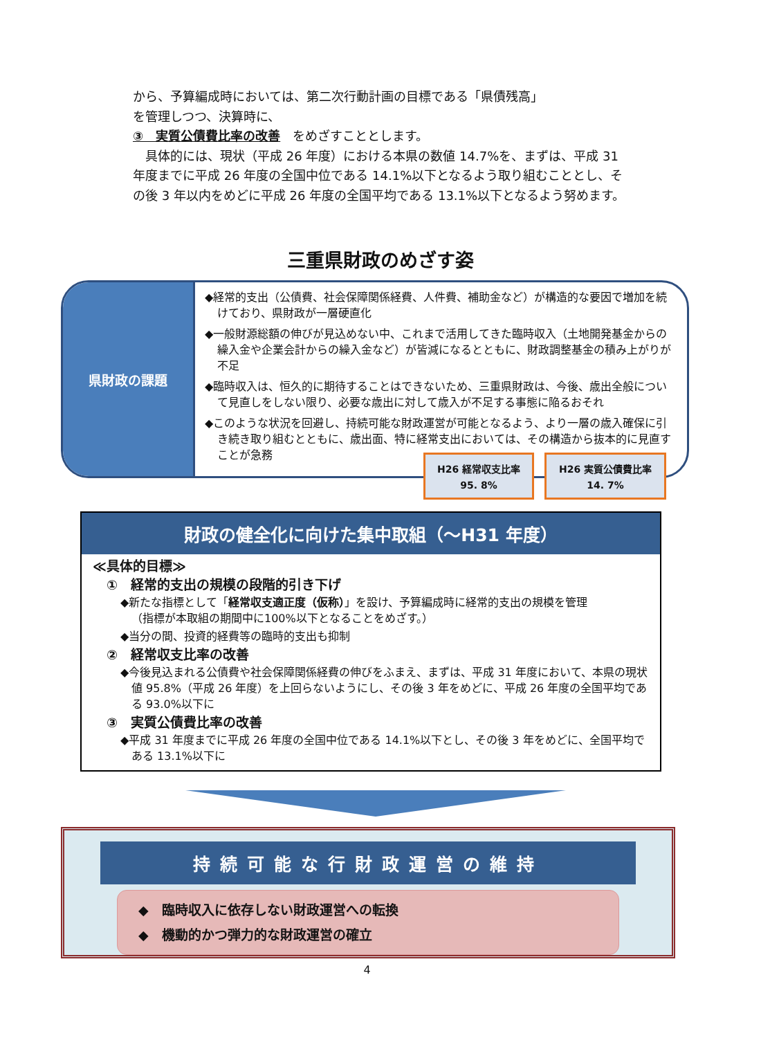から、予算編成時においては、第二次行動計画の目標である「県債残高」
を管理しつつ、決算時に、
③　実質公債費比率の改善　をめざすこととします。
　具体的には、現状（平成 26 年度）における本県の数値 14.7%を、まずは、平成 31 年度までに平成 26 年度の全国中位である 14.1%以下となるよう取り組むこととし、その後 3 年以内をめどに平成 26 年度の全国平均である 13.1%以下となるよう努めます。
三重県財政のめざす姿
県財政の課題
◆経常的支出（公債費、社会保障関係経費、人件費、補助金など）が構造的な要因で増加を続けており、県財政が一層硬直化
◆一般財源総額の伸びが見込めない中、これまで活用してきた臨時収入（土地開発基金からの繰入金や企業会計からの繰入金など）が皆減になるとともに、財政調整基金の積み上がりが不足
◆臨時収入は、恒久的に期待することはできないため、三重県財政は、今後、歳出全般について見直しをしない限り、必要な歳出に対して歳入が不足する事態に陥るおそれ
◆このような状況を回避し、持続可能な財政運営が可能となるよう、より一層の歳入確保に引き続き取り組むとともに、歳出面、特に経常支出においては、その構造から抜本的に見直すことが急務
H26 経常収支比率
95. 8%
H26 実質公債費比率
14. 7%
財政の健全化に向けた集中取組（～H31 年度）
≪具体的目標≫
①　経常的支出の規模の段階的引き下げ
◆新たな指標として「経常収支適正度（仮称）」を設け、予算編成時に経常的支出の規模を管理
（指標が本取組の期間中に100%以下となることをめざす。）
◆当分の間、投資的経費等の臨時的支出も抑制
②　経常収支比率の改善
◆今後見込まれる公債費や社会保障関係経費の伸びをふまえ、まずは、平成 31 年度において、本県の現状値 95.8%（平成 26 年度）を上回らないようにし、その後 3 年をめどに、平成 26 年度の全国平均である 93.0%以下に
③　実質公債費比率の改善
◆平成 31 年度までに平成 26 年度の全国中位である 14.1%以下とし、その後 3 年をめどに、全国平均である 13.1%以下に
持続可能な行財政運営の維持
◆　臨時収入に依存しない財政運営への転換
◆　機動的かつ弾力的な財政運営の確立
4